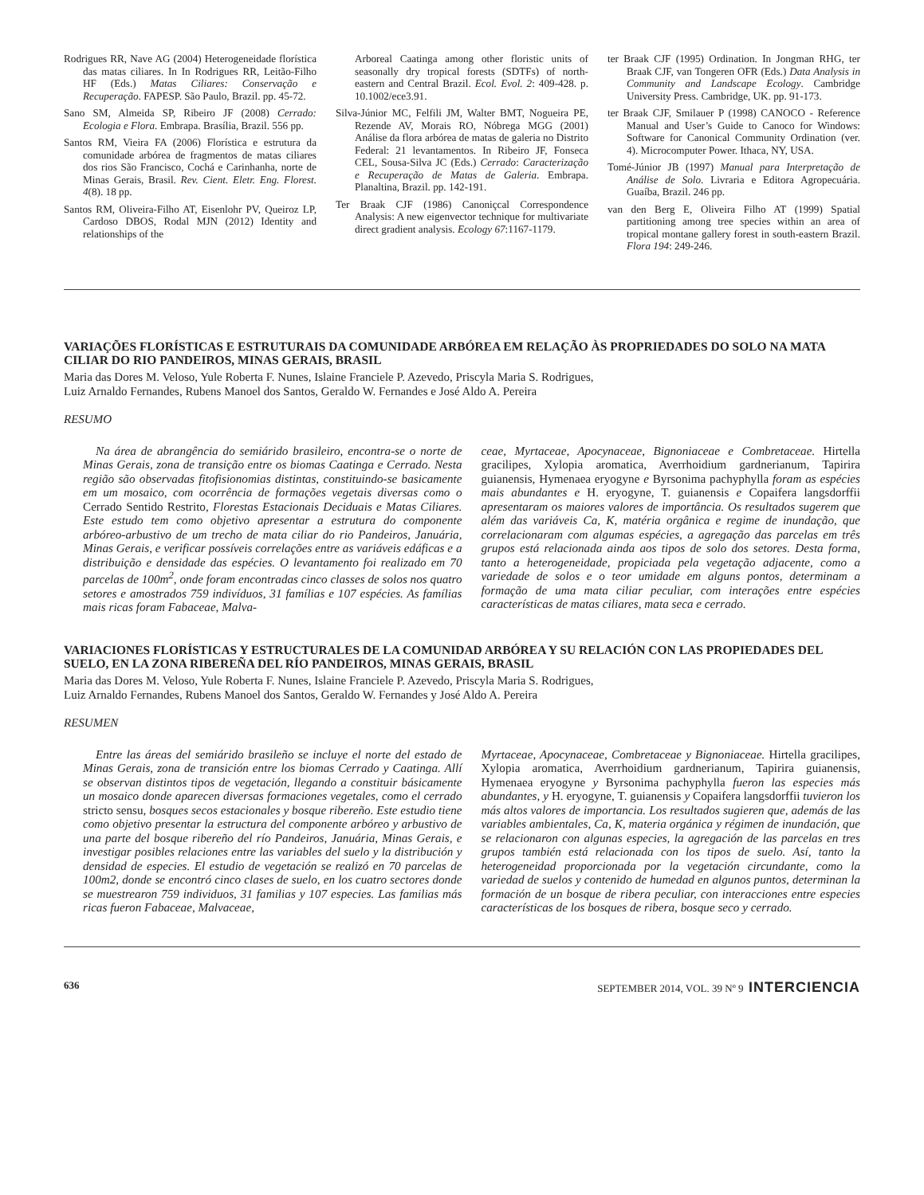Rodrigues RR, Nave AG (2004) Heterogeneidade florística das matas ciliares. In In Rodrigues RR, Leitão-Filho HF (Eds.) Matas Ciliares: Conservação e Recuperação. FAPESP. São Paulo, Brazil. pp. 45-72.
Sano SM, Almeida SP, Ribeiro JF (2008) Cerrado: Ecologia e Flora. Embrapa. Brasília, Brazil. 556 pp.
Santos RM, Vieira FA (2006) Florística e estrutura da comunidade arbórea de fragmentos de matas ciliares dos rios São Francisco, Cochá e Carinhanha, norte de Minas Gerais, Brasil. Rev. Cient. Eletr. Eng. Florest. 4(8). 18 pp.
Santos RM, Oliveira-Filho AT, Eisenlohr PV, Queiroz LP, Cardoso DBOS, Rodal MJN (2012) Identity and relationships of the
Arboreal Caatinga among other floristic units of seasonally dry tropical forests (SDTFs) of north-eastern and Central Brazil. Ecol. Evol. 2: 409-428. p. 10.1002/ece3.91.
Silva-Júnior MC, Felfili JM, Walter BMT, Nogueira PE, Rezende AV, Morais RO, Nóbrega MGG (2001) Análise da flora arbórea de matas de galeria no Distrito Federal: 21 levantamentos. In Ribeiro JF, Fonseca CEL, Sousa-Silva JC (Eds.) Cerrado: Caracterização e Recuperação de Matas de Galeria. Embrapa. Planaltina, Brazil. pp. 142-191.
Ter Braak CJF (1986) Canoniçcal Correspondence Analysis: A new eigenvector technique for multivariate direct gradient analysis. Ecology 67:1167-1179.
ter Braak CJF (1995) Ordination. In Jongman RHG, ter Braak CJF, van Tongeren OFR (Eds.) Data Analysis in Community and Landscape Ecology. Cambridge University Press. Cambridge, UK. pp. 91-173.
ter Braak CJF, Smilauer P (1998) CANOCO - Reference Manual and User’s Guide to Canoco for Windows: Software for Canonical Community Ordination (ver. 4). Microcomputer Power. Ithaca, NY, USA.
Tomé-Júnior JB (1997) Manual para Interpretação de Análise de Solo. Livraria e Editora Agropecuária. Guaíba, Brazil. 246 pp.
van den Berg E, Oliveira Filho AT (1999) Spatial partitioning among tree species within an area of tropical montane gallery forest in south-eastern Brazil. Flora 194: 249-246.
VARIAÇÕES FLORÍSTICAS E ESTRUTURAIS DA COMUNIDADE ARBÓREA EM RELAÇÃO ÀS PROPRIEDADES DO SOLO NA MATA CILIAR DO RIO PANDEIROS, MINAS GERAIS, BRASIL
Maria das Dores M. Veloso, Yule Roberta F. Nunes, Islaine Franciele P. Azevedo, Priscyla Maria S. Rodrigues,
Luiz Arnaldo Fernandes, Rubens Manoel dos Santos, Geraldo W. Fernandes e José Aldo A. Pereira
RESUMO
Na área de abrangência do semiárido brasileiro, encontra-se o norte de Minas Gerais, zona de transição entre os biomas Caatinga e Cerrado. Nesta região são observadas fitofisionomias distintas, constituindo-se basicamente em um mosaico, com ocorrência de formações vegetais diversas como o Cerrado Sentido Restrito, Florestas Estacionais Deciduais e Matas Ciliares. Este estudo tem como objetivo apresentar a estrutura do componente arbóreo-arbustivo de um trecho de mata ciliar do rio Pandeiros, Januária, Minas Gerais, e verificar possíveis correlações entre as variáveis edáficas e a distribuição e densidade das espécies. O levantamento foi realizado em 70 parcelas de 100m<sup>2</sup>, onde foram encontradas cinco classes de solos nos quatro setores e amostrados 759 indivíduos, 31 famílias e 107 espécies. As famílias mais ricas foram Fabaceae, Malva-
ceae, Myrtaceae, Apocynaceae, Bignoniaceae e Combretaceae. Hirtella gracilipes, Xylopia aromatica, Averrhoidium gardnerianum, Tapirira guianensis, Hymenaea eryogyne e Byrsonima pachyphylla foram as espécies mais abundantes e H. eryogyne, T. guianensis e Copaifera langsdorffii apresentaram os maiores valores de importância. Os resultados sugerem que além das variáveis Ca, K, matéria orgânica e regime de inundação, que correlacionaram com algumas espécies, a agregação das parcelas em três grupos está relacionada ainda aos tipos de solo dos setores. Desta forma, tanto a heterogeneidade, propiciada pela vegetação adjacente, como a variedade de solos e o teor umidade em alguns pontos, determinam a formação de uma mata ciliar peculiar, com interações entre espécies características de matas ciliares, mata seca e cerrado.
VARIACIONES FLORÍSTICAS Y ESTRUCTURALES DE LA COMUNIDAD ARBÓREA Y SU RELACIÓN CON LAS PROPIEDADES DEL SUELO, EN LA ZONA RIBEREÑA DEL RÍO PANDEIROS, MINAS GERAIS, BRASIL
Maria das Dores M. Veloso, Yule Roberta F. Nunes, Islaine Franciele P. Azevedo, Priscyla Maria S. Rodrigues,
Luiz Arnaldo Fernandes, Rubens Manoel dos Santos, Geraldo W. Fernandes y José Aldo A. Pereira
RESUMEN
Entre las áreas del semiárido brasileño se incluye el norte del estado de Minas Gerais, zona de transición entre los biomas Cerrado y Caatinga. Allí se observan distintos tipos de vegetación, llegando a constituir básicamente un mosaico donde aparecen diversas formaciones vegetales, como el cerrado stricto sensu, bosques secos estacionales y bosque ribereño. Este estudio tiene como objetivo presentar la estructura del componente arbóreo y arbustivo de una parte del bosque ribereño del río Pandeiros, Januária, Minas Gerais, e investigar posibles relaciones entre las variables del suelo y la distribución y densidad de especies. El estudio de vegetación se realizó en 70 parcelas de 100m2, donde se encontró cinco clases de suelo, en los cuatro sectores donde se muestrearon 759 individuos, 31 familias y 107 especies. Las familias más ricas fueron Fabaceae, Malvaceae,
Myrtaceae, Apocynaceae, Combretaceae y Bignoniaceae. Hirtella gracilipes, Xylopia aromatica, Averrhoidium gardnerianum, Tapirira guianensis, Hymenaea eryogyne y Byrsonima pachyphylla fueron las especies más abundantes, y H. eryogyne, T. guianensis y Copaifera langsdorffii tuvieron los más altos valores de importancia. Los resultados sugieren que, además de las variables ambientales, Ca, K, materia orgánica y régimen de inundación, que se relacionaron con algunas especies, la agregación de las parcelas en tres grupos también está relacionada con los tipos de suelo. Así, tanto la heterogeneidad proporcionada por la vegetación circundante, como la variedad de suelos y contenido de humedad en algunos puntos, determinan la formación de un bosque de ribera peculiar, con interacciones entre especies características de los bosques de ribera, bosque seco y cerrado.
636 SEPTEMBER 2014, VOL. 39 Nº 9 INTERCIENCIA